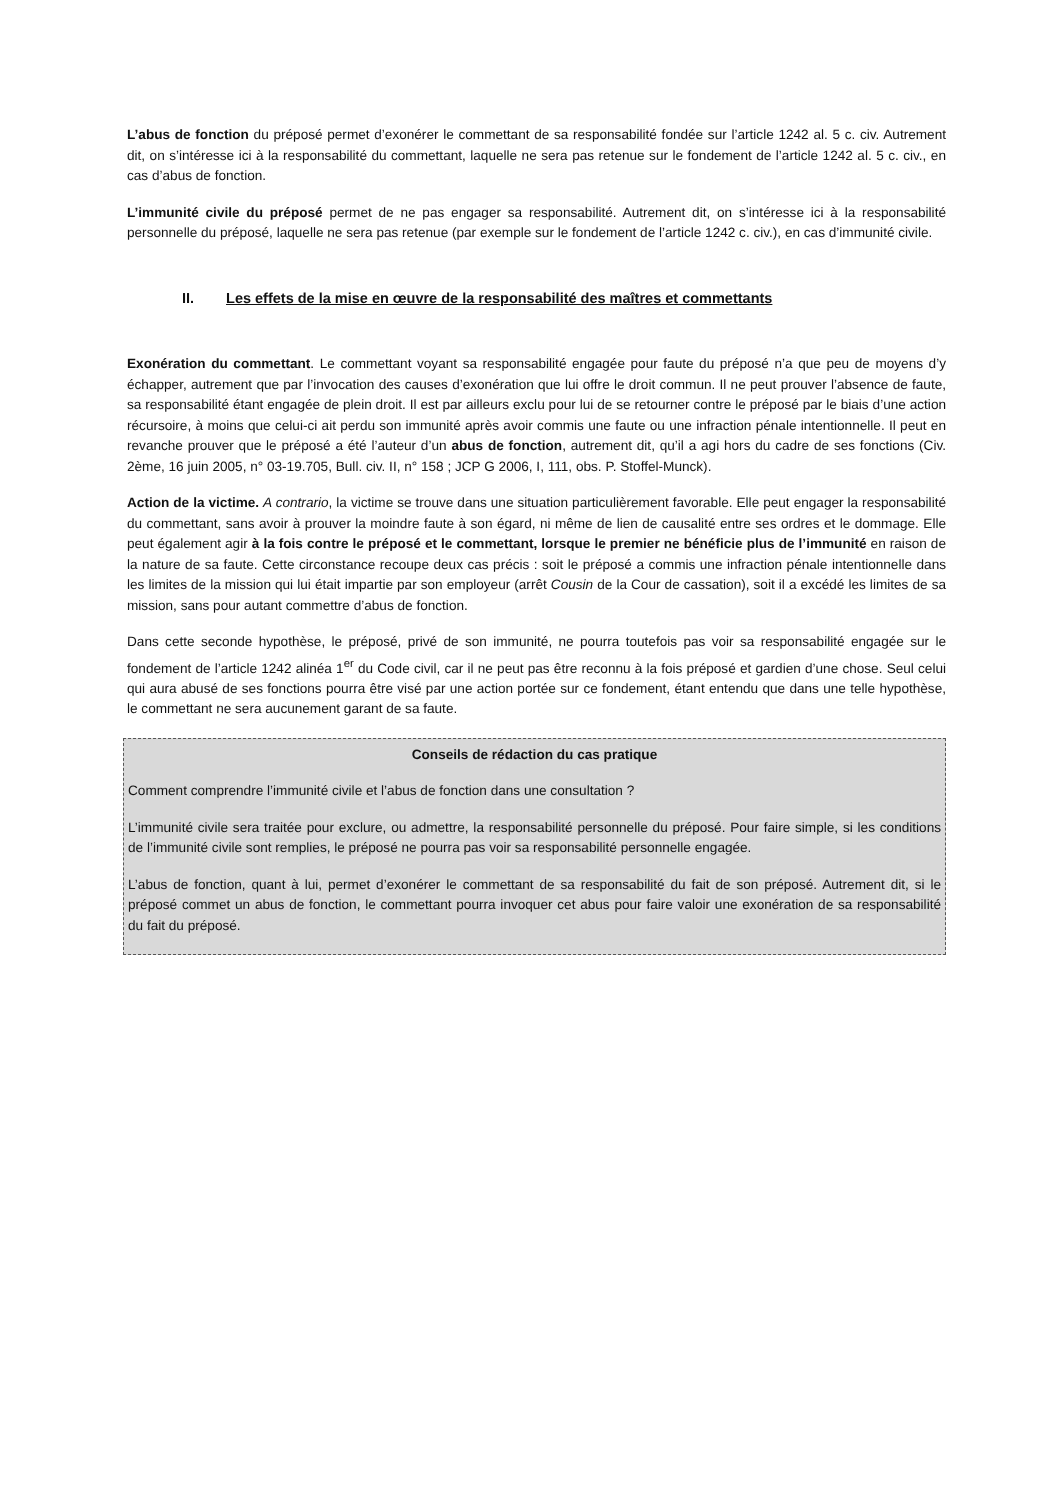L’abus de fonction du préposé permet d’exonérer le commettant de sa responsabilité fondée sur l’article 1242 al. 5 c. civ. Autrement dit, on s’intéresse ici à la responsabilité du commettant, laquelle ne sera pas retenue sur le fondement de l’article 1242 al. 5 c. civ., en cas d’abus de fonction.
L’immunité civile du préposé permet de ne pas engager sa responsabilité. Autrement dit, on s’intéresse ici à la responsabilité personnelle du préposé, laquelle ne sera pas retenue (par exemple sur le fondement de l’article 1242 c. civ.), en cas d’immunité civile.
II. Les effets de la mise en œuvre de la responsabilité des maîtres et commettants
Exonération du commettant. Le commettant voyant sa responsabilité engagée pour faute du préposé n’a que peu de moyens d’y échapper, autrement que par l’invocation des causes d’exonération que lui offre le droit commun. Il ne peut prouver l’absence de faute, sa responsabilité étant engagée de plein droit. Il est par ailleurs exclu pour lui de se retourner contre le préposé par le biais d’une action récursoire, à moins que celui-ci ait perdu son immunité après avoir commis une faute ou une infraction pénale intentionnelle. Il peut en revanche prouver que le préposé a été l’auteur d’un abus de fonction, autrement dit, qu’il a agi hors du cadre de ses fonctions (Civ. 2ème, 16 juin 2005, n° 03-19.705, Bull. civ. II, n° 158 ; JCP G 2006, I, 111, obs. P. Stoffel-Munck).
Action de la victime. A contrario, la victime se trouve dans une situation particulièrement favorable. Elle peut engager la responsabilité du commettant, sans avoir à prouver la moindre faute à son égard, ni même de lien de causalité entre ses ordres et le dommage. Elle peut également agir à la fois contre le préposé et le commettant, lorsque le premier ne bénéficie plus de l’immunité en raison de la nature de sa faute. Cette circonstance recoupe deux cas précis : soit le préposé a commis une infraction pénale intentionnelle dans les limites de la mission qui lui était impartie par son employeur (arrêt Cousin de la Cour de cassation), soit il a excédé les limites de sa mission, sans pour autant commettre d’abus de fonction.
Dans cette seconde hypothèse, le préposé, privé de son immunité, ne pourra toutefois pas voir sa responsabilité engagée sur le fondement de l’article 1242 alinéa 1<sup>er</sup> du Code civil, car il ne peut pas être reconnu à la fois préposé et gardien d’une chose. Seul celui qui aura abusé de ses fonctions pourra être visé par une action portée sur ce fondement, étant entendu que dans une telle hypothèse, le commettant ne sera aucunement garant de sa faute.
Conseils de rédaction du cas pratique
Comment comprendre l’immunité civile et l’abus de fonction dans une consultation ?
L’immunité civile sera traitée pour exclure, ou admettre, la responsabilité personnelle du préposé. Pour faire simple, si les conditions de l’immunité civile sont remplies, le préposé ne pourra pas voir sa responsabilité personnelle engagée.
L’abus de fonction, quant à lui, permet d’exonérer le commettant de sa responsabilité du fait de son préposé. Autrement dit, si le préposé commet un abus de fonction, le commettant pourra invoquer cet abus pour faire valoir une exonération de sa responsabilité du fait du préposé.